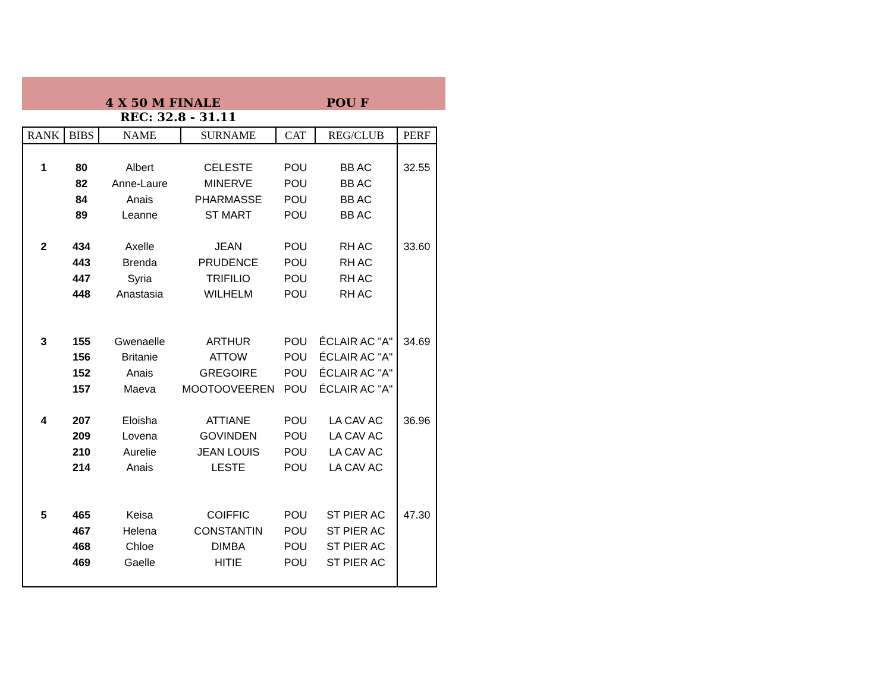4 X 50 M FINALE POU F
REC: 32.8 - 31.11
| RANK | BIBS | NAME | SURNAME | CAT | REG/CLUB | PERF |
| --- | --- | --- | --- | --- | --- | --- |
| 1 | 80 | Albert | CELESTE | POU | BB AC | 32.55 |
| | 82 | Anne-Laure | MINERVE | POU | BB AC | |
| | 84 | Anais | PHARMASSE | POU | BB AC | |
| | 89 | Leanne | ST MART | POU | BB AC | |
| 2 | 434 | Axelle | JEAN | POU | RH AC | 33.60 |
| | 443 | Brenda | PRUDENCE | POU | RH AC | |
| | 447 | Syria | TRIFILIO | POU | RH AC | |
| | 448 | Anastasia | WILHELM | POU | RH AC | |
| 3 | 155 | Gwenaelle | ARTHUR | POU | ÉCLAIR AC "A" | 34.69 |
| | 156 | Britanie | ATTOW | POU | ÉCLAIR AC "A" | |
| | 152 | Anais | GREGOIRE | POU | ÉCLAIR AC "A" | |
| | 157 | Maeva | MOOTOOVEEREN | POU | ÉCLAIR AC "A" | |
| 4 | 207 | Eloisha | ATTIANE | POU | LA CAV AC | 36.96 |
| | 209 | Lovena | GOVINDEN | POU | LA CAV AC | |
| | 210 | Aurelie | JEAN LOUIS | POU | LA CAV AC | |
| | 214 | Anais | LESTE | POU | LA CAV AC | |
| 5 | 465 | Keisa | COIFFIC | POU | ST PIER AC | 47.30 |
| | 467 | Helena | CONSTANTIN | POU | ST PIER AC | |
| | 468 | Chloe | DIMBA | POU | ST PIER AC | |
| | 469 | Gaelle | HITIE | POU | ST PIER AC | |